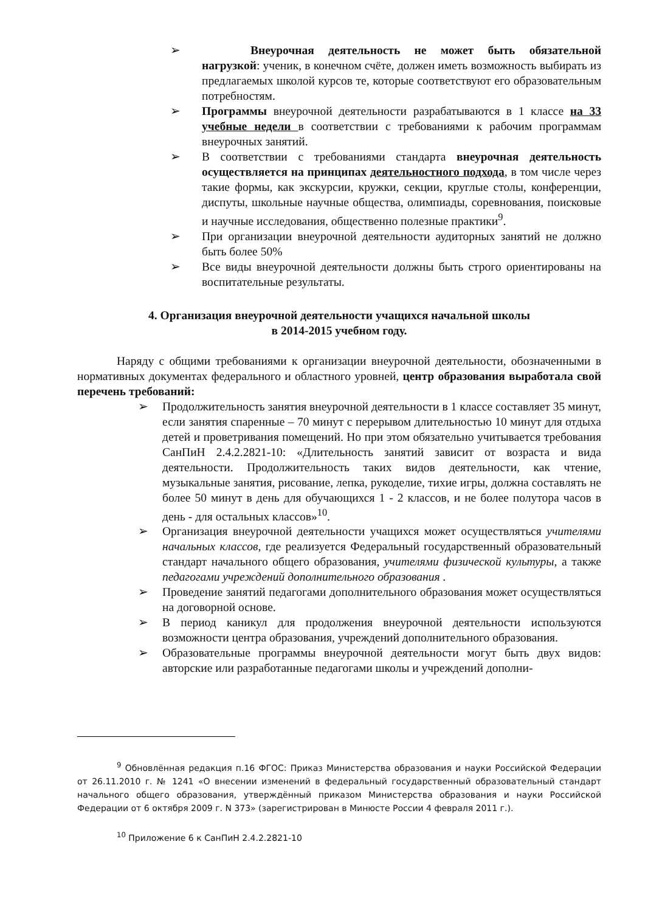➢ Внеурочная деятельность не может быть обязательной нагрузкой: ученик, в конечном счёте, должен иметь возможность выбирать из предлагаемых школой курсов те, которые соответствуют его образовательным потребностям.
➢ Программы внеурочной деятельности разрабатываются в 1 классе на 33 учебные недели в соответствии с требованиями к рабочим программам внеурочных занятий.
➢ В соответствии с требованиями стандарта внеурочная деятельность осуществляется на принципах деятельностного подхода, в том числе через такие формы, как экскурсии, кружки, секции, круглые столы, конференции, диспуты, школьные научные общества, олимпиады, соревнования, поисковые и научные исследования, общественно полезные практики<sup>9</sup>.
➢ При организации внеурочной деятельности аудиторных занятий не должно быть более 50%
➢ Все виды внеурочной деятельности должны быть строго ориентированы на воспитательные результаты.
4. Организация внеурочной деятельности учащихся начальной школы
в 2014-2015 учебном году.
Наряду с общими требованиями к организации внеурочной деятельности, обозначенными в нормативных документах федерального и областного уровней, центр образования выработала свой перечень требований:
➢ Продолжительность занятия внеурочной деятельности в 1 классе составляет 35 минут, если занятия спаренные – 70 минут с перерывом длительностью 10 минут для отдыха детей и проветривания помещений. Но при этом обязательно учитывается требования СанПиН 2.4.2.2821-10: «Длительность занятий зависит от возраста и вида деятельности. Продолжительность таких видов деятельности, как чтение, музыкальные занятия, рисование, лепка, рукоделие, тихие игры, должна составлять не более 50 минут в день для обучающихся 1 - 2 классов, и не более полутора часов в день - для остальных классов»<sup>10</sup>.
➢ Организация внеурочной деятельности учащихся может осуществляться учителями начальных классов, где реализуется Федеральный государственный образовательный стандарт начального общего образования, учителями физической культуры, а также педагогами учреждений дополнительного образования .
➢ Проведение занятий педагогами дополнительного образования может осуществляться на договорной основе.
➢ В период каникул для продолжения внеурочной деятельности используются возможности центра образования, учреждений дополнительного образования.
➢ Образовательные программы внеурочной деятельности могут быть двух видов: авторские или разработанные педагогами школы и учреждений дополни-
<sup>9</sup> Обновлённая редакция п.16 ФГОС: Приказ Министерства образования и науки Российской Федерации от 26.11.2010 г. № 1241 «О внесении изменений в федеральный государственный образовательный стандарт начального общего образования, утверждённый приказом Министерства образования и науки Российской Федерации от 6 октября 2009 г. N 373» (зарегистрирован в Минюсте России 4 февраля 2011 г.).
<sup>10</sup> Приложение 6 к СанПиН 2.4.2.2821-10